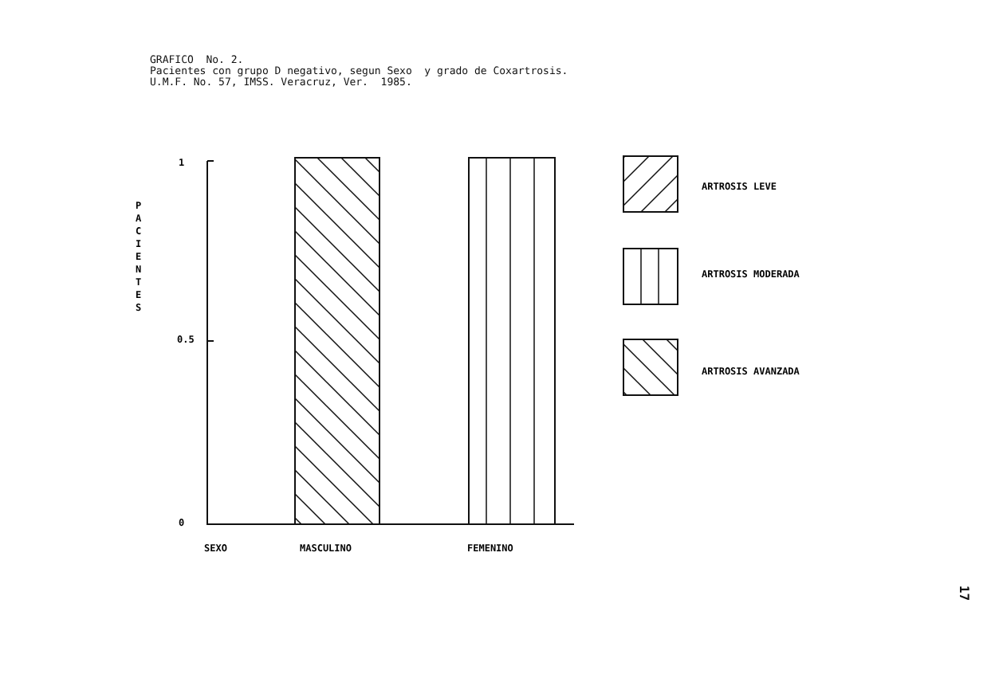GRAFICO No. 2. Pacientes con grupo D negativo, segun Sexo y grado de Coxartrosis. U.M.F. No. 57, IMSS. Veracruz, Ver. 1985.
1
0.5
0
P
A
C
I
E
N
T
E
S
SEXO
MASCULINO
FEMENINO
ARTROSIS LEVE
ARTROSIS MODERADA
ARTROSIS AVANZADA
17